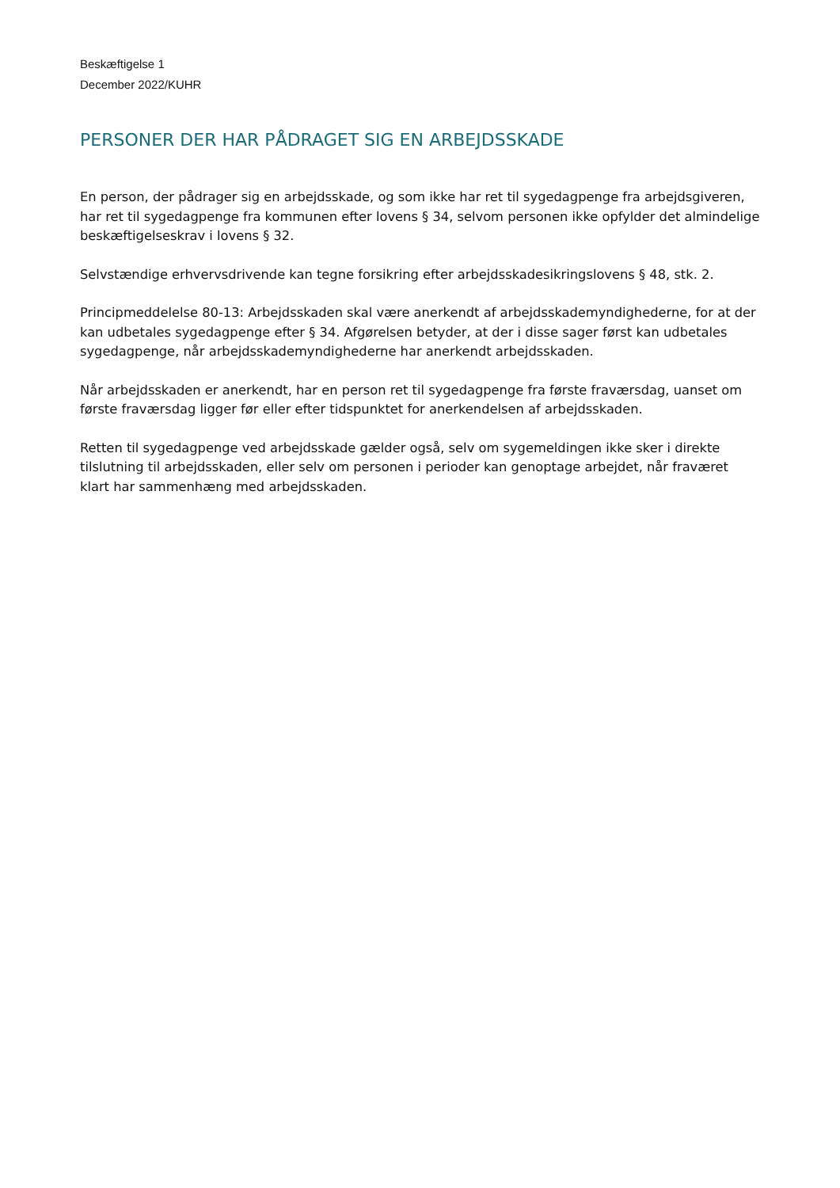Beskæftigelse 1
December 2022/KUHR
PERSONER DER HAR PÅDRAGET SIG EN ARBEJDSSKADE
En person, der pådrager sig en arbejdsskade, og som ikke har ret til sygedagpenge fra arbejdsgiveren, har ret til sygedagpenge fra kommunen efter lovens § 34, selvom personen ikke opfylder det almindelige beskæftigelseskrav i lovens § 32.
Selvstændige erhvervsdrivende kan tegne forsikring efter arbejdsskadesikringslovens § 48, stk. 2.
Principmeddelelse 80-13: Arbejdsskaden skal være anerkendt af arbejdsskademyndighederne, for at der kan udbetales sygedagpenge efter § 34. Afgørelsen betyder, at der i disse sager først kan udbetales sygedagpenge, når arbejdsskademyndighederne har anerkendt arbejdsskaden.
Når arbejdsskaden er anerkendt, har en person ret til sygedagpenge fra første fraværsdag, uanset om første fraværsdag ligger før eller efter tidspunktet for anerkendelsen af arbejdsskaden.
Retten til sygedagpenge ved arbejdsskade gælder også, selv om sygemeldingen ikke sker i direkte tilslutning til arbejdsskaden, eller selv om personen i perioder kan genoptage arbejdet, når fraværet klart har sammenhæng med arbejdsskaden.